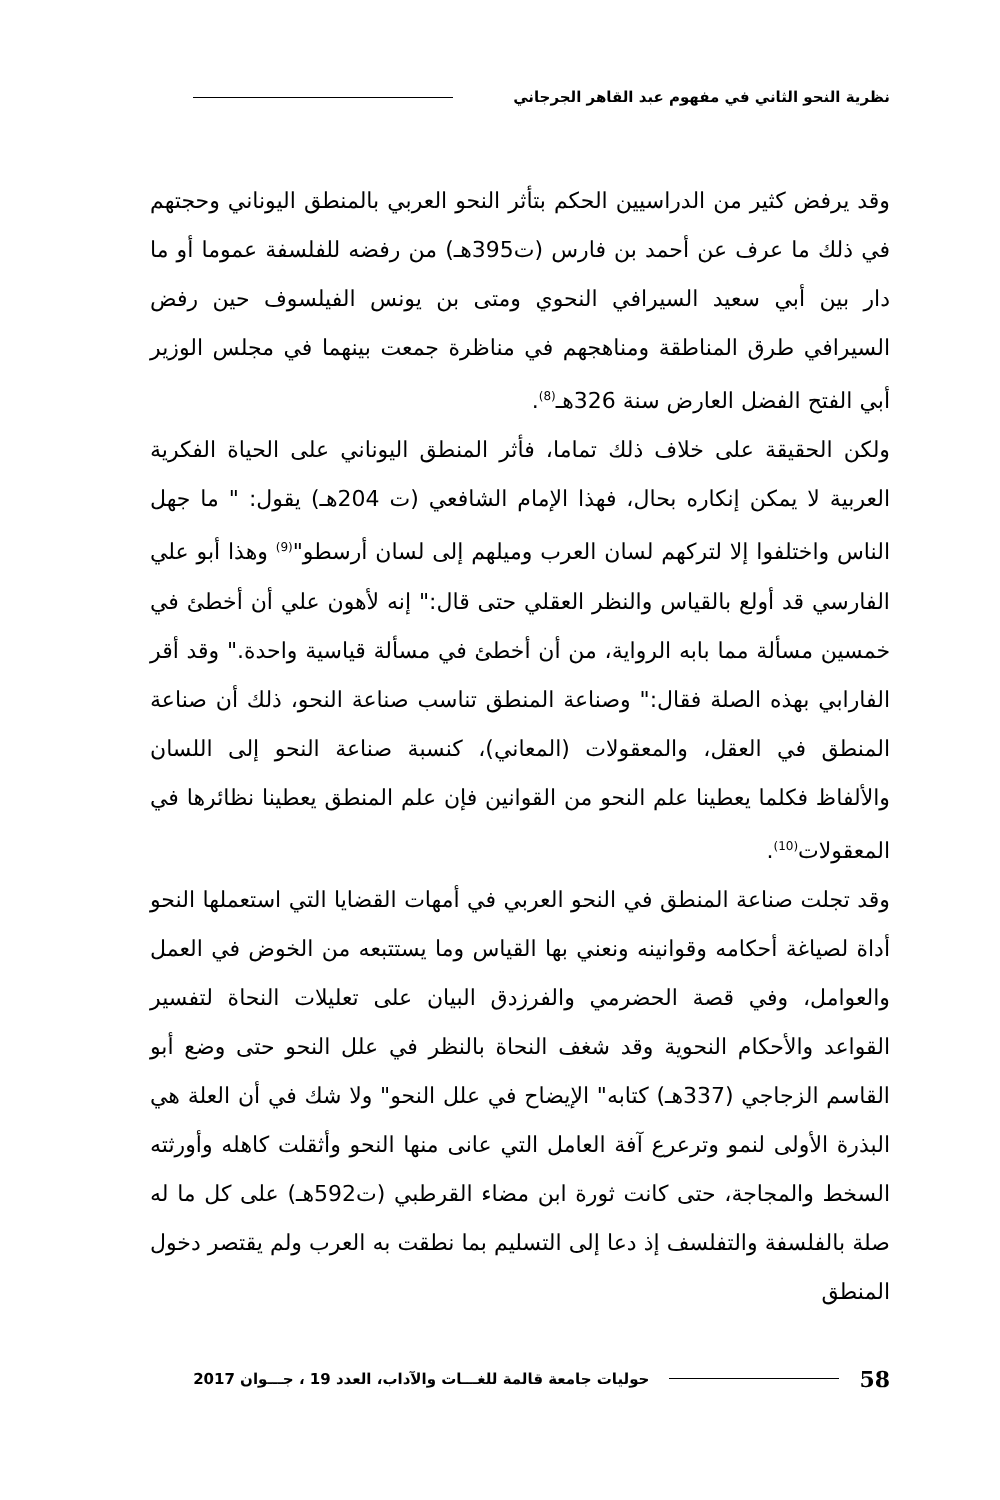نظرية النحو الثاني في مفهوم عبد القاهر الجرجاني
وقد يرفض كثير من الدراسيين الحكم بتأثر النحو العربي بالمنطق اليوناني وحجتهم في ذلك ما عرف عن أحمد بن فارس (ت395هـ) من رفضه للفلسفة عموما أو ما دار بين أبي سعيد السيرافي النحوي ومتى بن يونس الفيلسوف حين رفض السيرافي طرق المناطقة ومناهجهم في مناظرة جمعت بينهما في مجلس الوزير أبي الفتح الفضل العارض سنة 326هـ<sup>(8)</sup>.
ولكن الحقيقة على خلاف ذلك تماما، فأثر المنطق اليوناني على الحياة الفكرية العربية لا يمكن إنكاره بحال، فهذا الإمام الشافعي (ت 204هـ) يقول: " ما جهل الناس واختلفوا إلا لتركهم لسان العرب وميلهم إلى لسان أرسطو"<sup>(9)</sup> وهذا أبو علي الفارسي قد أولع بالقياس والنظر العقلي حتى قال:" إنه لأهون علي أن أخطئ في خمسين مسألة مما بابه الرواية، من أن أخطئ في مسألة قياسية واحدة." وقد أقر الفارابي بهذه الصلة فقال:" وصناعة المنطق تناسب صناعة النحو، ذلك أن صناعة المنطق في العقل، والمعقولات (المعاني)، كنسبة صناعة النحو إلى اللسان والألفاظ فكلما يعطينا علم النحو من القوانين فإن علم المنطق يعطينا نظائرها في المعقولات<sup>(10)</sup>.
وقد تجلت صناعة المنطق في النحو العربي في أمهات القضايا التي استعملها النحو أداة لصياغة أحكامه وقوانينه ونعني بها القياس وما يستتبعه من الخوض في العمل والعوامل، وفي قصة الحضرمي والفرزدق البيان على تعليلات النحاة لتفسير القواعد والأحكام النحوية وقد شغف النحاة بالنظر في علل النحو حتى وضع أبو القاسم الزجاجي (337هـ) كتابه" الإيضاح في علل النحو" ولا شك في أن العلة هي البذرة الأولى لنمو وترعرع آفة العامل التي عانى منها النحو وأثقلت كاهله وأورثته السخط والمجاجة، حتى كانت ثورة ابن مضاء القرطبي (ت592هـ) على كل ما له صلة بالفلسفة والتفلسف إذ دعا إلى التسليم بما نطقت به العرب ولم يقتصر دخول المنطق
58 حوليات جامعة قالمة للغـــات والآداب، العدد 19 ، جـــوان 2017